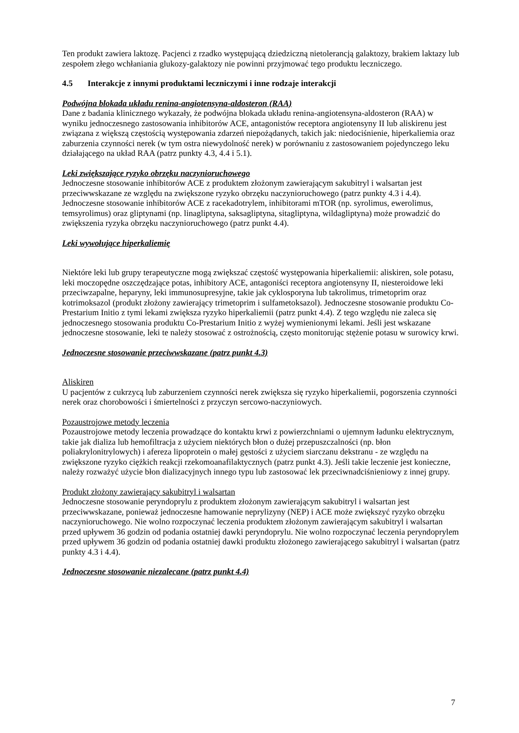Ten produkt zawiera laktozę. Pacjenci z rzadko występującą dziedziczną nietolerancją galaktozy, brakiem laktazy lub zespołem złego wchłaniania glukozy-galaktozy nie powinni przyjmować tego produktu leczniczego.
4.5 Interakcje z innymi produktami leczniczymi i inne rodzaje interakcji
Podwójna blokada układu renina-angiotensyna-aldosteron (RAA)
Dane z badania klinicznego wykazały, że podwójna blokada układu renina-angiotensyna-aldosteron (RAA) w wyniku jednoczesnego zastosowania inhibitorów ACE, antagonistów receptora angiotensyny II lub aliskirenu jest związana z większą częstością występowania zdarzeń niepożądanych, takich jak: niedociśnienie, hiperkaliemia oraz zaburzenia czynności nerek (w tym ostra niewydolność nerek) w porównaniu z zastosowaniem pojedynczego leku działającego na układ RAA (patrz punkty 4.3, 4.4 i 5.1).
Leki zwiększające ryzyko obrzęku naczynioruchowego
Jednoczesne stosowanie inhibitorów ACE z produktem złożonym zawierającym sakubitryl i walsartan jest przeciwwskazane ze względu na zwiększone ryzyko obrzęku naczynioruchowego (patrz punkty 4.3 i 4.4). Jednoczesne stosowanie inhibitorów ACE z racekadotrylem, inhibitorami mTOR (np. syrolimus, ewerolimus, temsyrolimus) oraz gliptynami (np. linagliptyna, saksagliptyna, sitagliptyna, wildagliptyna) może prowadzić do zwiększenia ryzyka obrzęku naczynioruchowego (patrz punkt 4.4).
Leki wywołujące hiperkaliemię
Niektóre leki lub grupy terapeutyczne mogą zwiększać częstość występowania hiperkaliemii: aliskiren, sole potasu, leki moczopędne oszczędzające potas, inhibitory ACE, antagoniści receptora angiotensyny II, niesteroidowe leki przeciwzapalne, heparyny, leki immunosupresyjne, takie jak cyklosporyna lub takrolimus, trimetoprim oraz kotrimoksazol (produkt złożony zawierający trimetoprim i sulfametoksazol). Jednoczesne stosowanie produktu Co-Prestarium Initio z tymi lekami zwiększa ryzyko hiperkaliemii (patrz punkt 4.4). Z tego względu nie zaleca się jednoczesnego stosowania produktu Co-Prestarium Initio z wyżej wymienionymi lekami. Jeśli jest wskazane jednoczesne stosowanie, leki te należy stosować z ostrożnością, często monitorując stężenie potasu w surowicy krwi.
Jednoczesne stosowanie przeciwwskazane (patrz punkt 4.3)
Aliskiren
U pacjentów z cukrzycą lub zaburzeniem czynności nerek zwiększa się ryzyko hiperkaliemii, pogorszenia czynności nerek oraz chorobowości i śmiertelności z przyczyn sercowo-naczyniowych.
Pozaustrojowe metody leczenia
Pozaustrojowe metody leczenia prowadzące do kontaktu krwi z powierzchniami o ujemnym ładunku elektrycznym, takie jak dializa lub hemofiltracja z użyciem niektórych błon o dużej przepuszczalności (np. błon poliakrylonitrylowych) i afereza lipoprotein o małej gęstości z użyciem siarczanu dekstranu - ze względu na zwiększone ryzyko ciężkich reakcji rzekomoanafilaktycznych (patrz punkt 4.3). Jeśli takie leczenie jest konieczne, należy rozważyć użycie błon dializacyjnych innego typu lub zastosować lek przeciwnadciśnieniowy z innej grupy.
Produkt złożony zawierający sakubitryl i walsartan
Jednoczesne stosowanie peryndoprylu z produktem złożonym zawierającym sakubitryl i walsartan jest przeciwwskazane, ponieważ jednoczesne hamowanie neprylizyny (NEP) i ACE może zwiększyć ryzyko obrzęku naczynioruchowego. Nie wolno rozpoczynać leczenia produktem złożonym zawierającym sakubitryl i walsartan przed upływem 36 godzin od podania ostatniej dawki peryndoprylu. Nie wolno rozpoczynać leczenia peryndoprylem przed upływem 36 godzin od podania ostatniej dawki produktu złożonego zawierającego sakubitryl i walsartan (patrz punkty 4.3 i 4.4).
Jednoczesne stosowanie niezalecane (patrz punkt 4.4)
7